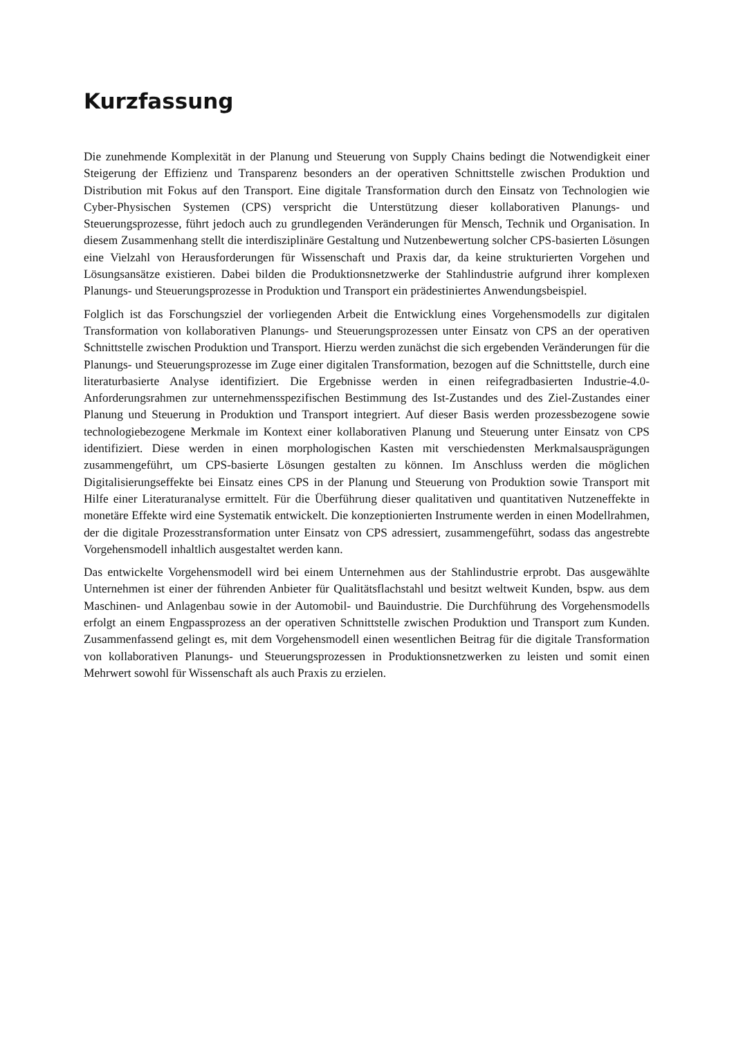Kurzfassung
Die zunehmende Komplexität in der Planung und Steuerung von Supply Chains bedingt die Notwendigkeit einer Steigerung der Effizienz und Transparenz besonders an der operativen Schnittstelle zwischen Produktion und Distribution mit Fokus auf den Transport. Eine digitale Transformation durch den Einsatz von Technologien wie Cyber-Physischen Systemen (CPS) verspricht die Unterstützung dieser kollaborativen Planungs- und Steuerungsprozesse, führt jedoch auch zu grundlegenden Veränderungen für Mensch, Technik und Organisation. In diesem Zusammenhang stellt die interdisziplinäre Gestaltung und Nutzenbewertung solcher CPS-basierten Lösungen eine Vielzahl von Herausforderungen für Wissenschaft und Praxis dar, da keine strukturierten Vorgehen und Lösungsansätze existieren. Dabei bilden die Produktionsnetzwerke der Stahlindustrie aufgrund ihrer komplexen Planungs- und Steuerungsprozesse in Produktion und Transport ein prädestiniertes Anwendungsbeispiel.
Folglich ist das Forschungsziel der vorliegenden Arbeit die Entwicklung eines Vorgehensmodells zur digitalen Transformation von kollaborativen Planungs- und Steuerungsprozessen unter Einsatz von CPS an der operativen Schnittstelle zwischen Produktion und Transport. Hierzu werden zunächst die sich ergebenden Veränderungen für die Planungs- und Steuerungsprozesse im Zuge einer digitalen Transformation, bezogen auf die Schnittstelle, durch eine literaturbasierte Analyse identifiziert. Die Ergebnisse werden in einen reifegradbasierten Industrie-4.0-Anforderungsrahmen zur unternehmensspezifischen Bestimmung des Ist-Zustandes und des Ziel-Zustandes einer Planung und Steuerung in Produktion und Transport integriert. Auf dieser Basis werden prozessbezogene sowie technologiebezogene Merkmale im Kontext einer kollaborativen Planung und Steuerung unter Einsatz von CPS identifiziert. Diese werden in einen morphologischen Kasten mit verschiedensten Merkmalsausprägungen zusammengeführt, um CPS-basierte Lösungen gestalten zu können. Im Anschluss werden die möglichen Digitalisierungseffekte bei Einsatz eines CPS in der Planung und Steuerung von Produktion sowie Transport mit Hilfe einer Literaturanalyse ermittelt. Für die Überführung dieser qualitativen und quantitativen Nutzeneffekte in monetäre Effekte wird eine Systematik entwickelt. Die konzeptionierten Instrumente werden in einen Modellrahmen, der die digitale Prozesstransformation unter Einsatz von CPS adressiert, zusammengeführt, sodass das angestrebte Vorgehensmodell inhaltlich ausgestaltet werden kann.
Das entwickelte Vorgehensmodell wird bei einem Unternehmen aus der Stahlindustrie erprobt. Das ausgewählte Unternehmen ist einer der führenden Anbieter für Qualitätsflachstahl und besitzt weltweit Kunden, bspw. aus dem Maschinen- und Anlagenbau sowie in der Automobil- und Bauindustrie. Die Durchführung des Vorgehensmodells erfolgt an einem Engpassprozess an der operativen Schnittstelle zwischen Produktion und Transport zum Kunden. Zusammenfassend gelingt es, mit dem Vorgehensmodell einen wesentlichen Beitrag für die digitale Transformation von kollaborativen Planungs- und Steuerungsprozessen in Produktionsnetzwerken zu leisten und somit einen Mehrwert sowohl für Wissenschaft als auch Praxis zu erzielen.